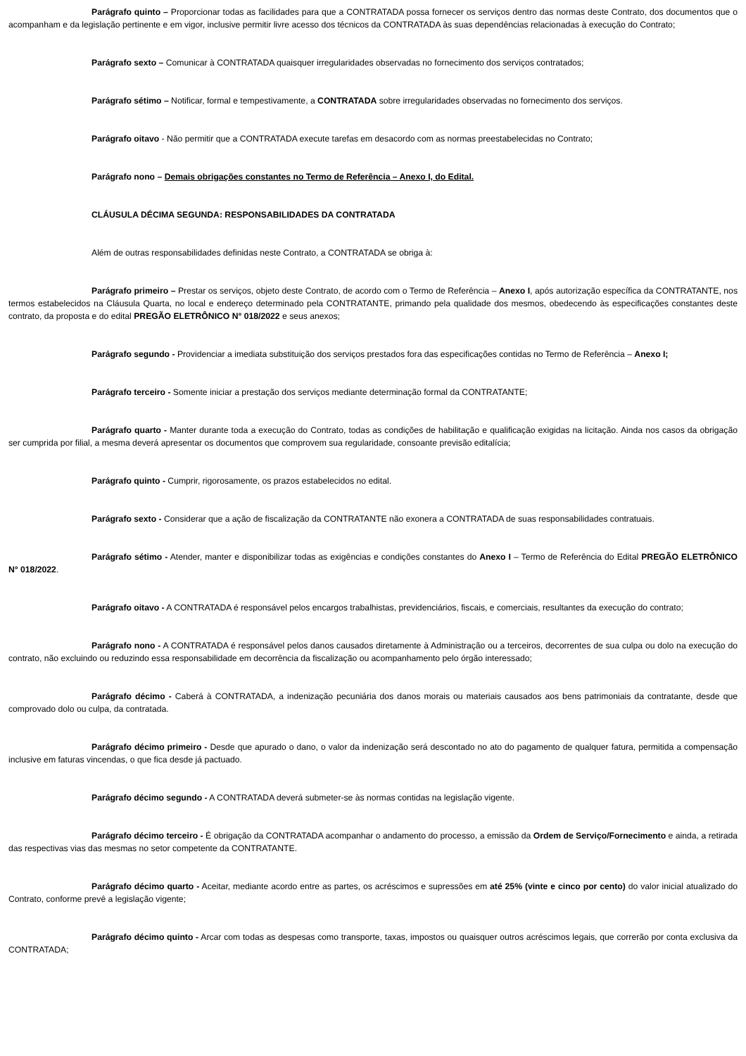Parágrafo quinto – Proporcionar todas as facilidades para que a CONTRATADA possa fornecer os serviços dentro das normas deste Contrato, dos documentos que o acompanham e da legislação pertinente e em vigor, inclusive permitir livre acesso dos técnicos da CONTRATADA às suas dependências relacionadas à execução do Contrato;
Parágrafo sexto – Comunicar à CONTRATADA quaisquer irregularidades observadas no fornecimento dos serviços contratados;
Parágrafo sétimo – Notificar, formal e tempestivamente, a CONTRATADA sobre irregularidades observadas no fornecimento dos serviços.
Parágrafo oitavo - Não permitir que a CONTRATADA execute tarefas em desacordo com as normas preestabelecidas no Contrato;
Parágrafo nono – Demais obrigações constantes no Termo de Referência – Anexo I, do Edital.
CLÁUSULA DÉCIMA SEGUNDA: RESPONSABILIDADES DA CONTRATADA
Além de outras responsabilidades definidas neste Contrato, a CONTRATADA se obriga à:
Parágrafo primeiro – Prestar os serviços, objeto deste Contrato, de acordo com o Termo de Referência – Anexo I, após autorização específica da CONTRATANTE, nos termos estabelecidos na Cláusula Quarta, no local e endereço determinado pela CONTRATANTE, primando pela qualidade dos mesmos, obedecendo às especificações constantes deste contrato, da proposta e do edital PREGÃO ELETRÔNICO N° 018/2022 e seus anexos;
Parágrafo segundo - Providenciar a imediata substituição dos serviços prestados fora das especificações contidas no Termo de Referência – Anexo I;
Parágrafo terceiro - Somente iniciar a prestação dos serviços mediante determinação formal da CONTRATANTE;
Parágrafo quarto - Manter durante toda a execução do Contrato, todas as condições de habilitação e qualificação exigidas na licitação. Ainda nos casos da obrigação ser cumprida por filial, a mesma deverá apresentar os documentos que comprovem sua regularidade, consoante previsão editalícia;
Parágrafo quinto - Cumprir, rigorosamente, os prazos estabelecidos no edital.
Parágrafo sexto - Considerar que a ação de fiscalização da CONTRATANTE não exonera a CONTRATADA de suas responsabilidades contratuais.
Parágrafo sétimo - Atender, manter e disponibilizar todas as exigências e condições constantes do Anexo I – Termo de Referência do Edital PREGÃO ELETRÔNICO N° 018/2022.
Parágrafo oitavo - A CONTRATADA é responsável pelos encargos trabalhistas, previdenciários, fiscais, e comerciais, resultantes da execução do contrato;
Parágrafo nono - A CONTRATADA é responsável pelos danos causados diretamente à Administração ou a terceiros, decorrentes de sua culpa ou dolo na execução do contrato, não excluindo ou reduzindo essa responsabilidade em decorrência da fiscalização ou acompanhamento pelo órgão interessado;
Parágrafo décimo - Caberá à CONTRATADA, a indenização pecuniária dos danos morais ou materiais causados aos bens patrimoniais da contratante, desde que comprovado dolo ou culpa, da contratada.
Parágrafo décimo primeiro - Desde que apurado o dano, o valor da indenização será descontado no ato do pagamento de qualquer fatura, permitida a compensação inclusive em faturas vincendas, o que fica desde já pactuado.
Parágrafo décimo segundo - A CONTRATADA deverá submeter-se às normas contidas na legislação vigente.
Parágrafo décimo terceiro - É obrigação da CONTRATADA acompanhar o andamento do processo, a emissão da Ordem de Serviço/Fornecimento e ainda, a retirada das respectivas vias das mesmas no setor competente da CONTRATANTE.
Parágrafo décimo quarto - Aceitar, mediante acordo entre as partes, os acréscimos e supressões em até 25% (vinte e cinco por cento) do valor inicial atualizado do Contrato, conforme prevê a legislação vigente;
Parágrafo décimo quinto - Arcar com todas as despesas como transporte, taxas, impostos ou quaisquer outros acréscimos legais, que correrão por conta exclusiva da CONTRATADA;